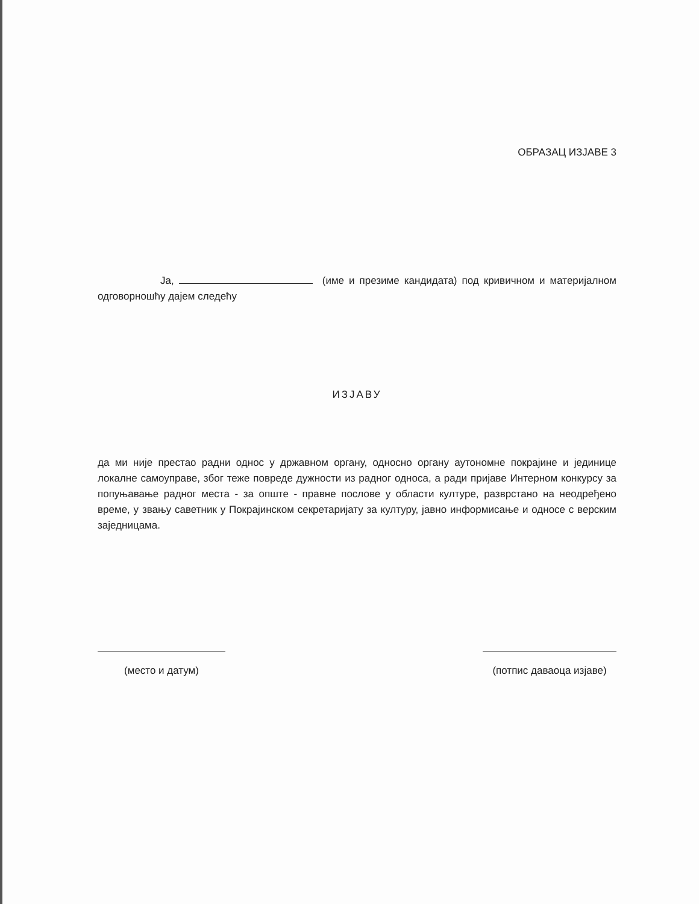ОБРАЗАЦ ИЗЈАВЕ 3
Ја, (име и презиме кандидата) под кривичном и материјалном одговорношћу дајем следећу
ИЗЈАВУ
да ми није престао радни однос у државном органу, односно органу аутономне покрајине и јединице локалне самоуправе, због теже повреде дужности из радног односа, а ради пријаве Интерном конкурсу за попуњавање радног места - за опште - правне послове у области културе, разврстано на неодређено време, у звању саветник у Покрајинском секретаријату за културу, јавно информисање и односе с верским заједницама.
(место и датум) (потпис даваоца изјаве)